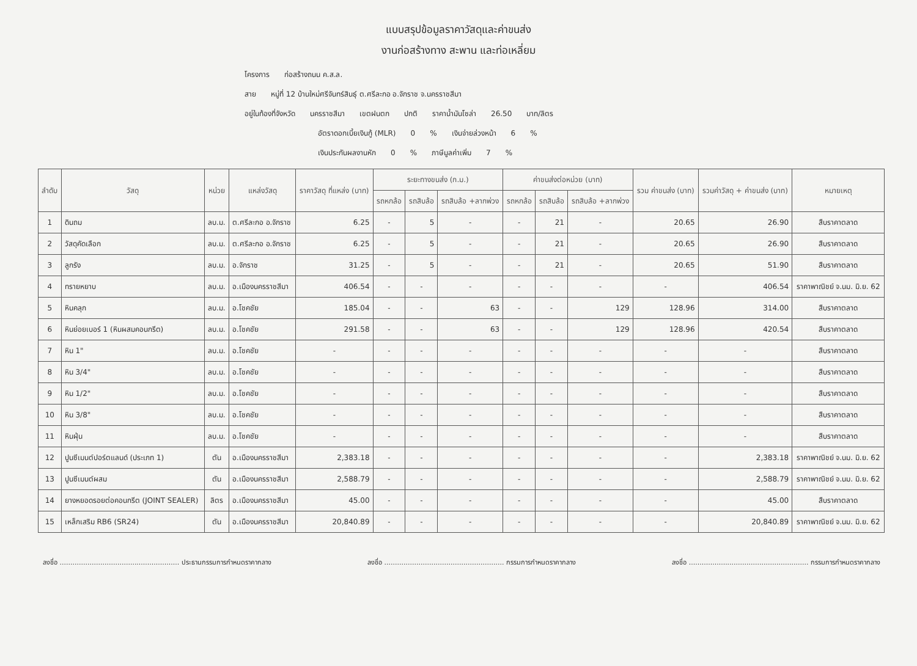แบบสรุปข้อมูลราคาวัสดุและค่าขนส่ง
งานก่อสร้างทาง สะพาน และท่อเหลี่ยม
โครงการ ก่อสร้างถนน ค.ส.ล.
สาย หมู่ที่ 12 บ้านใหม่ศรีจันทร์สินธุ์ ต.ศรีละกอ อ.จักราช จ.นครราชสีมา
อยู่ในท้องที่จังหวัด นครราชสีมา เขตฝนตก ปกติ ราคาน้ำมันโซล่า 26.50 บาท/ลิตร
อัตราดอกเบี้ยเงินกู้ (MLR) 0% เงินจ่ายล่วงหน้า 6%
เงินประกันผลงานหัก 0% ภาษีมูลค่าเพิ่ม 7%
| ลำดับ | วัสดุ | หน่วย | แหล่งวัสดุ | ราคาวัสดุ ที่แหล่ง (บาท) | ระยะทางขนส่ง (ก.ม.) | | | ค่าขนส่งต่อหน่วย (บาท) | | | รวม ค่าขนส่ง (บาท) | รวมค่าวัสดุ + ค่าขนส่ง (บาท) | หมายเหตุ |
| --- | --- | --- | --- | --- | --- | --- | --- | --- | --- | --- | --- | --- | --- |
| | | | | | รถหกล้อ | รถสิบล้อ | รถสิบล้อ +ลากพ่วง | รถหกล้อ | รถสิบล้อ | รถสิบล้อ +ลากพ่วง | | | |
| 1 | ดินถม | ลบ.ม. | ต.ศรีละกอ อ.จักราช | 6.25 | - | 5 | - | - | 21 | - | 20.65 | 26.90 | สืบราคาตลาด |
| 2 | วัสดุคัดเลือก | ลบ.ม. | ต.ศรีละกอ อ.จักราช | 6.25 | - | 5 | - | - | 21 | - | 20.65 | 26.90 | สืบราคาตลาด |
| 3 | ลูกรัง | ลบ.ม. | อ.จักราช | 31.25 | - | 5 | - | - | 21 | - | 20.65 | 51.90 | สืบราคาตลาด |
| 4 | ทรายหยาบ | ลบ.ม. | อ.เมืองนครราชสีมา | 406.54 | - | - | - | - | - | - | - | 406.54 | ราคาพาณิชย์ จ.นม. มิ.ย. 62 |
| 5 | หินคลุก | ลบ.ม. | อ.โชคชัย | 185.04 | - | - | 63 | - | - | 129 | 128.96 | 314.00 | สืบราคาตลาด |
| 6 | หินย่อยเบอร์ 1 (หินผสมคอนกรีต) | ลบ.ม. | อ.โชคชัย | 291.58 | - | - | 63 | - | - | 129 | 128.96 | 420.54 | สืบราคาตลาด |
| 7 | หิน 1" | ลบ.ม. | อ.โชคชัย | - | - | - | - | - | - | - | - | - | สืบราคาตลาด |
| 8 | หิน 3/4" | ลบ.ม. | อ.โชคชัย | - | - | - | - | - | - | - | - | - | สืบราคาตลาด |
| 9 | หิน 1/2" | ลบ.ม. | อ.โชคชัย | - | - | - | - | - | - | - | - | - | สืบราคาตลาด |
| 10 | หิน 3/8" | ลบ.ม. | อ.โชคชัย | - | - | - | - | - | - | - | - | - | สืบราคาตลาด |
| 11 | หินฝุ่น | ลบ.ม. | อ.โชคชัย | - | - | - | - | - | - | - | - | - | สืบราคาตลาด |
| 12 | ปูนซีเมนต์ปอร์ตแลนด์ (ประเภท 1) | ตัน | อ.เมืองนครราชสีมา | 2,383.18 | - | - | - | - | - | - | - | 2,383.18 | ราคาพาณิชย์ จ.นม. มิ.ย. 62 |
| 13 | ปูนซีเมนต์ผสม | ตัน | อ.เมืองนครราชสีมา | 2,588.79 | - | - | - | - | - | - | - | 2,588.79 | ราคาพาณิชย์ จ.นม. มิ.ย. 62 |
| 14 | ยางหยอดรอยต่อคอนกรีต (JOINT SEALER) | ลิตร | อ.เมืองนครราชสีมา | 45.00 | - | - | - | - | - | - | - | 45.00 | สืบราคาตลาด |
| 15 | เหล็กเสริม RB6 (SR24) | ตัน | อ.เมืองนครราชสีมา | 20,840.89 | - | - | - | - | - | - | - | 20,840.89 | ราคาพาณิชย์ จ.นม. มิ.ย. 62 |
ลงชื่อ ........................................................ ประธานกรรมการกำหนดราคากลาง ลงชื่อ ........................................................ กรรมการกำหนดราคากลาง ลงชื่อ ........................................................ กรรมการกำหนดราคากลาง